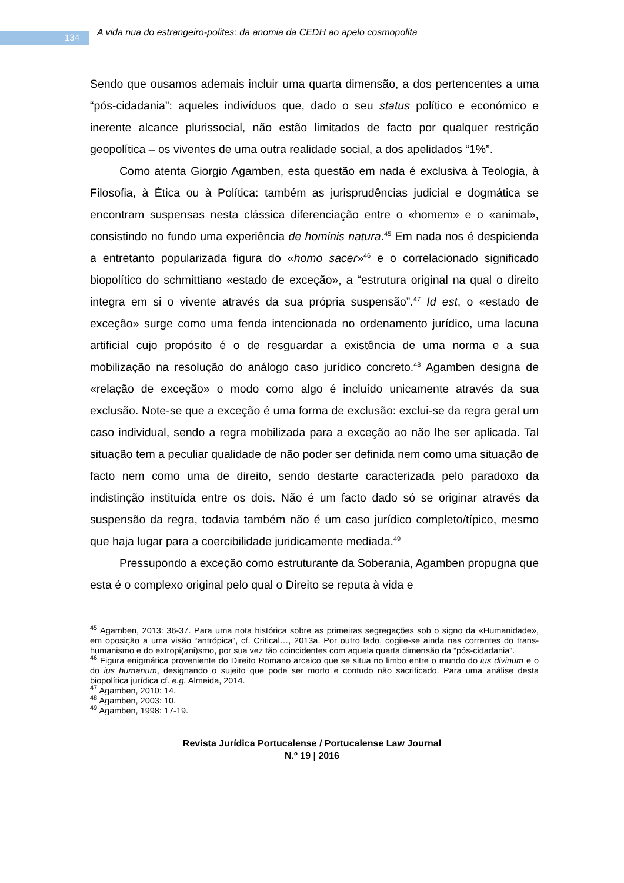134 A vida nua do estrangeiro-polites: da anomia da CEDH ao apelo cosmopolita
Sendo que ousamos ademais incluir uma quarta dimensão, a dos pertencentes a uma “pós-cidadania”: aqueles indivíduos que, dado o seu status político e económico e inerente alcance plurissocial, não estão limitados de facto por qualquer restrição geopolítica – os viventes de uma outra realidade social, a dos apelidados “1%”.
Como atenta Giorgio Agamben, esta questão em nada é exclusiva à Teologia, à Filosofia, à Ética ou à Política: também as jurisprudências judicial e dogmática se encontram suspensas nesta clássica diferenciação entre o «homem» e o «animal», consistindo no fundo uma experiência de hominis natura.<sup>45</sup> Em nada nos é despicienda a entretanto popularizada figura do «homo sacer»<sup>46</sup> e o correlacionado significado biopolítico do schmittiano «estado de exceção», a “estrutura original na qual o direito integra em si o vivente através da sua própria suspensão”.<sup>47</sup> Id est, o «estado de exceção» surge como uma fenda intencionada no ordenamento jurídico, uma lacuna artificial cujo propósito é o de resguardar a existência de uma norma e a sua mobilização na resolução do análogo caso jurídico concreto.<sup>48</sup> Agamben designa de «relação de exceção» o modo como algo é incluído unicamente através da sua exclusão. Note-se que a exceção é uma forma de exclusão: exclui-se da regra geral um caso individual, sendo a regra mobilizada para a exceção ao não lhe ser aplicada. Tal situação tem a peculiar qualidade de não poder ser definida nem como uma situação de facto nem como uma de direito, sendo destarte caracterizada pelo paradoxo da indistinção instituída entre os dois. Não é um facto dado só se originar através da suspensão da regra, todavia também não é um caso jurídico completo/típico, mesmo que haja lugar para a coercibilidade juridicamente mediada.<sup>49</sup>
Pressupondo a exceção como estruturante da Soberania, Agamben propugna que esta é o complexo original pelo qual o Direito se reputa à vida e
<sup>45</sup> Agamben, 2013: 36-37. Para uma nota histórica sobre as primeiras segregações sob o signo da «Humanidade», em oposição a uma visão “antrópica”, cf. Critical…, 2013a. Por outro lado, cogite-se ainda nas correntes do trans-humanismo e do extropi(ani)smo, por sua vez tão coincidentes com aquela quarta dimensão da “pós-cidadania”.
<sup>46</sup> Figura enigmática proveniente do Direito Romano arcaico que se situa no limbo entre o mundo do ius divinum e o do ius humanum, designando o sujeito que pode ser morto e contudo não sacrificado. Para uma análise desta biopolítica jurídica cf. e.g. Almeida, 2014.
<sup>47</sup> Agamben, 2010: 14.
<sup>48</sup> Agamben, 2003: 10.
<sup>49</sup> Agamben, 1998: 17-19.
Revista Jurídica Portucalense / Portucalense Law Journal
N.º 19 | 2016